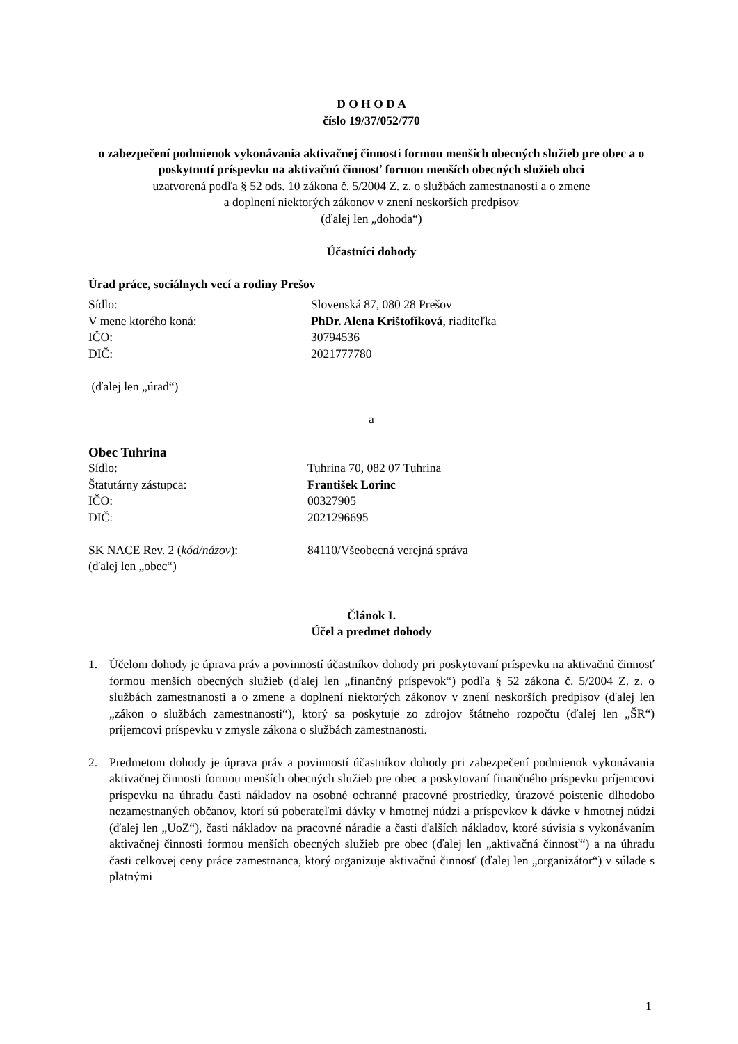D O H O D A
číslo 19/37/052/770
o zabezpečení podmienok vykonávania aktivačnej činnosti formou menších obecných služieb pre obec a o poskytnutí príspevku na aktivačnú činnosť formou menších obecných služieb obci
uzatvorená podľa § 52 ods. 10 zákona č. 5/2004 Z. z. o službách zamestnanosti a o zmene
a doplnení niektorých zákonov v znení neskorších predpisov
(ďalej len „dohoda“)
Účastníci dohody
Úrad práce, sociálnych vecí a rodiny Prešov
Sídlo: Slovenská 87, 080 28 Prešov
V mene ktorého koná: PhDr. Alena Krištofíková, riaditeľka
IČO: 30794536
DIČ: 2021777780
(ďalej len „úrad“)
a
Obec Tuhrina
Sídlo: Tuhrina 70, 082 07 Tuhrina
Štatutárny zástupca: František Lorinc
IČO: 00327905
DIČ: 2021296695
SK NACE Rev. 2 (kód/názov): 84110/Všeobecná verejná správa
(ďalej len „obec“)
Článok I.
Účel a predmet dohody
1. Účelom dohody je úprava práv a povinností účastníkov dohody pri poskytovaní príspevku na aktivačnú činnosť formou menších obecných služieb (ďalej len „finančný príspevok“) podľa § 52 zákona č. 5/2004 Z. z. o službách zamestnanosti a o zmene a doplnení niektorých zákonov v znení neskorších predpisov (ďalej len „zákon o službách zamestnanosti“), ktorý sa poskytuje zo zdrojov štátneho rozpočtu (ďalej len „ŠR“) príjemcovi príspevku v zmysle zákona o službách zamestnanosti.
2. Predmetom dohody je úprava práv a povinností účastníkov dohody pri zabezpečení podmienok vykonávania aktivačnej činnosti formou menších obecných služieb pre obec a poskytovaní finančného príspevku príjemcovi príspevku na úhradu časti nákladov na osobné ochranné pracovné prostriedky, úrazové poistenie dlhodobo nezamestnaných občanov, ktorí sú poberateľmi dávky v hmotnej núdzi a príspevkov k dávke v hmotnej núdzi (ďalej len „UoZ“), časti nákladov na pracovné náradie a časti ďalších nákladov, ktoré súvisia s vykonávaním aktivačnej činnosti formou menších obecných služieb pre obec (ďalej len „aktivačná činnosť“) a na úhradu časti celkovej ceny práce zamestnanca, ktorý organizuje aktivačnú činnosť (ďalej len „organizátor“) v súlade s platnými
1